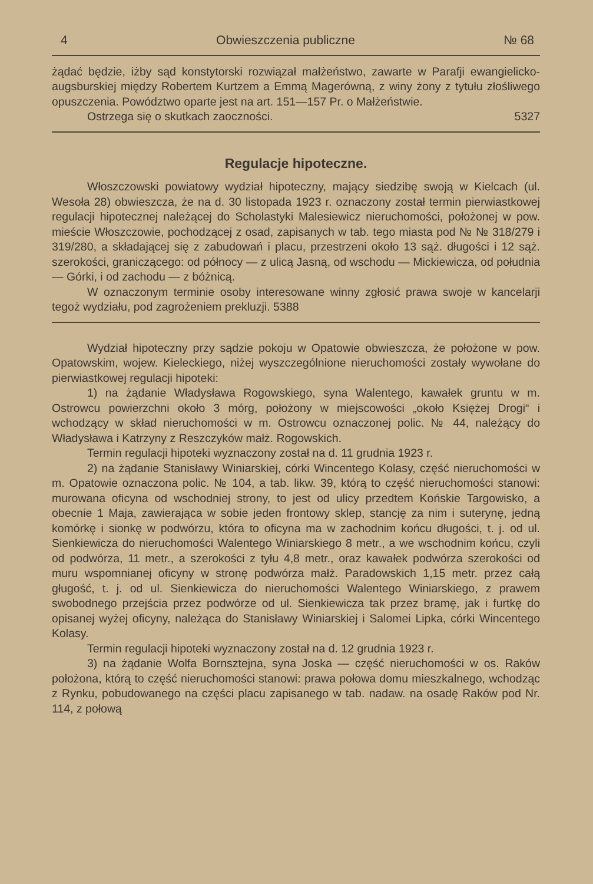4 Obwieszczenia publiczne № 68
żądać będzie, iżby sąd konstytorski rozwiązał małżeństwo, zawarte w Parafji ewangielicko-augsburskiej między Robertem Kurtzem a Emmą Magerówną, z winy żony z tytułu złośliwego opuszczenia. Powództwo oparte jest na art. 151—157 Pr. o Małżeństwie.
Ostrzega się o skutkach zaoczności. 5327
Regulacje hipoteczne.
Włoszczowski powiatowy wydział hipoteczny, mający siedzibę swoją w Kielcach (ul. Wesoła 28) obwieszcza, że na d. 30 listopada 1923 r. oznaczony został termin pierwiastkowej regulacji hipotecznej należącej do Scholastyki Malesiewicz nieruchomości, położonej w pow. mieście Włoszczowie, pochodzącej z osad, zapisanych w tab. tego miasta pod № № 318/279 i 319/280, a składającej się z zabudowań i placu, przestrzeni około 13 sąż. długości i 12 sąż. szerokości, graniczącego: od północy — z ulicą Jasną, od wschodu — Mickiewicza, od południa — Górki, i od zachodu — z bóżnicą.
W oznaczonym terminie osoby interesowane winny zgłosić prawa swoje w kancelarji tegoż wydziału, pod zagrożeniem prekluzji. 5388
Wydział hipoteczny przy sądzie pokoju w Opatowie obwieszcza, że położone w pow. Opatowskim, wojew. Kieleckiego, niżej wyszczególnione nieruchomości zostały wywołane do pierwiastkowej regulacji hipoteki:
1) na żądanie Władysława Rogowskiego, syna Walentego, kawałek gruntu w m. Ostrowcu powierzchni około 3 mórg, położony w miejscowości „około Księżej Drogi“ i wchodzący w skład nieruchomości w m. Ostrowcu oznaczonej polic. № 44, należący do Władysława i Katrzyny z Reszczyków małż. Rogowskich.
Termin regulacji hipoteki wyznaczony został na d. 11 grudnia 1923 r.
2) na żądanie Stanisławy Winiarskiej, córki Wincentego Kolasy, część nieruchomości w m. Opatowie oznaczona polic. № 104, a tab. likw. 39, którą to część nieruchomości stanowi: murowana oficyna od wschodniej strony, to jest od ulicy przedtem Końskie Targowisko, a obecnie 1 Maja, zawierająca w sobie jeden frontowy sklep, stancję za nim i suterynę, jedną komórkę i sionkę w podwórzu, która to oficyna ma w zachodnim końcu długości, t. j. od ul. Sienkiewicza do nieruchomości Walentego Winiarskiego 8 metr., a we wschodnim końcu, czyli od podwórza, 11 metr., a szerokości z tyłu 4,8 metr., oraz kawałek podwórza szerokości od muru wspomnianej oficyny w stronę podwórza małż. Paradowskich 1,15 metr. przez całą gługość, t. j. od ul. Sienkiewicza do nieruchomości Walentego Winiarskiego, z prawem swobodnego przejścia przez podwórze od ul. Sienkiewicza tak przez bramę, jak i furtkę do opisanej wyżej oficyny, należąca do Stanisławy Winiarskiej i Salomei Lipka, córki Wincentego Kolasy.
Termin regulacji hipoteki wyznaczony został na d. 12 grudnia 1923 r.
3) na żądanie Wolfa Bornsztejna, syna Joska — część nieruchomości w os. Raków położona, którą to część nieruchomości stanowi: prawa połowa domu mieszkalnego, wchodząc z Rynku, pobudowanego na części placu zapisanego w tab. nadaw. na osadę Raków pod Nr. 114, z połową